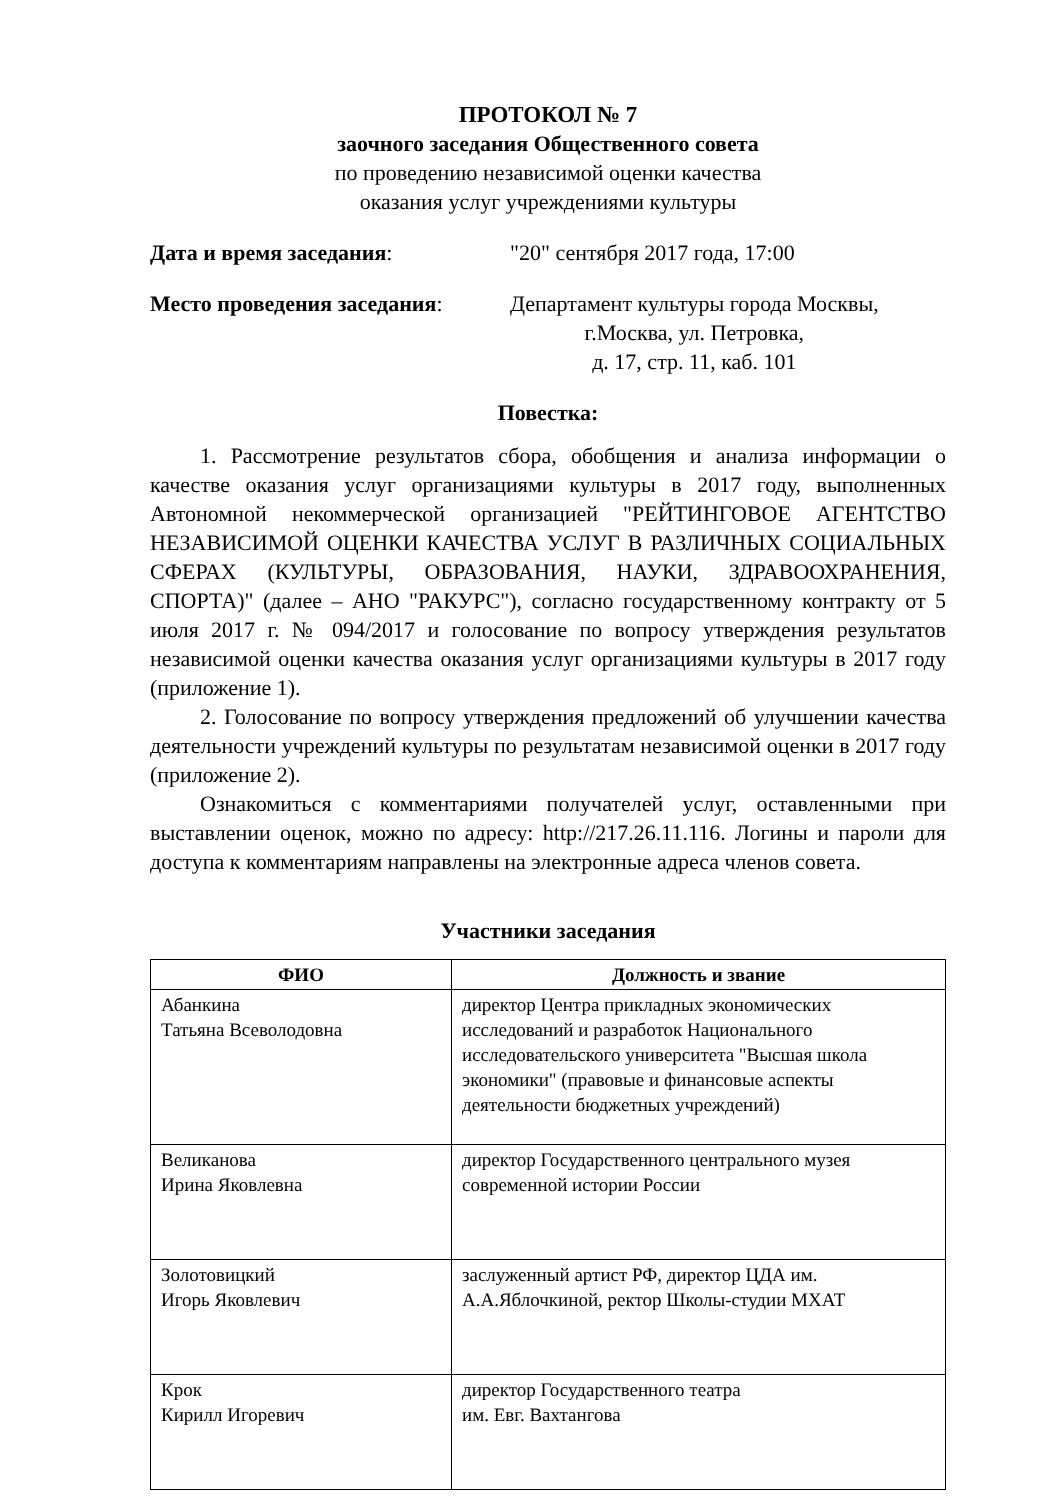ПРОТОКОЛ № 7
заочного заседания Общественного совета
по проведению независимой оценки качества
оказания услуг учреждениями культуры
Дата и время заседания: "20" сентября 2017 года, 17:00
Место проведения заседания: Департамент культуры города Москвы,
г.Москва, ул. Петровка,
д. 17, стр. 11, каб. 101
Повестка:
1. Рассмотрение результатов сбора, обобщения и анализа информации о качестве оказания услуг организациями культуры в 2017 году, выполненных Автономной некоммерческой организацией "РЕЙТИНГОВОЕ АГЕНТСТВО НЕЗАВИСИМОЙ ОЦЕНКИ КАЧЕСТВА УСЛУГ В РАЗЛИЧНЫХ СОЦИАЛЬНЫХ СФЕРАХ (КУЛЬТУРЫ, ОБРАЗОВАНИЯ, НАУКИ, ЗДРАВООХРАНЕНИЯ, СПОРТА)" (далее – АНО "РАКУРС"), согласно государственному контракту от 5 июля 2017 г. № 094/2017 и голосование по вопросу утверждения результатов независимой оценки качества оказания услуг организациями культуры в 2017 году (приложение 1).
2. Голосование по вопросу утверждения предложений об улучшении качества деятельности учреждений культуры по результатам независимой оценки в 2017 году (приложение 2).
Ознакомиться с комментариями получателей услуг, оставленными при выставлении оценок, можно по адресу: http://217.26.11.116. Логины и пароли для доступа к комментариям направлены на электронные адреса членов совета.
Участники заседания
| ФИО | Должность и звание |
| --- | --- |
| Абанкина Татьяна Всеволодовна | директор Центра прикладных экономических исследований и разработок Национального исследовательского университета "Высшая школа экономики" (правовые и финансовые аспекты деятельности бюджетных учреждений) |
| Великанова Ирина Яковлевна | директор Государственного центрального музея современной истории России |
| Золотовицкий Игорь Яковлевич | заслуженный артист РФ, директор ЦДА им. А.А.Яблочкиной, ректор Школы-студии МХАТ |
| Крок Кирилл Игоревич | директор Государственного театра им. Евг. Вахтангова |